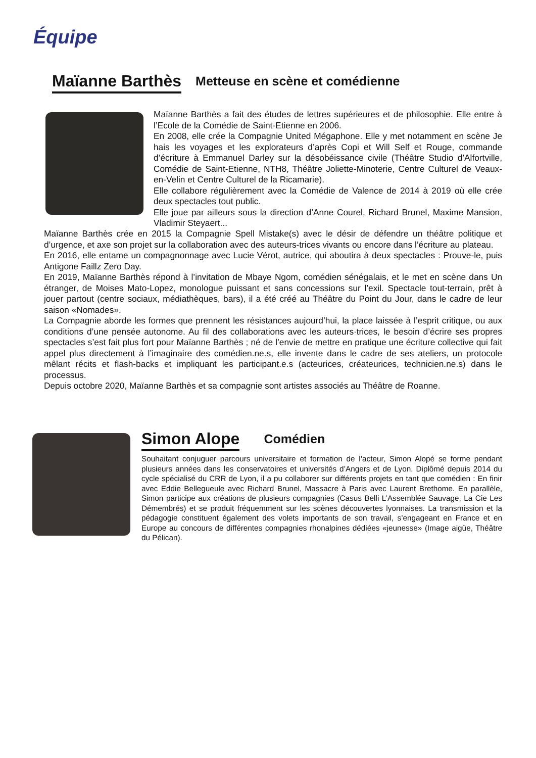Équipe
Maïanne Barthès Metteuse en scène et comédienne
Maïanne Barthès a fait des études de lettres supérieures et de philosophie. Elle entre à l’Ecole de la Comédie de Saint-Etienne en 2006.
En 2008, elle crée la Compagnie United Mégaphone. Elle y met notamment en scène Je hais les voyages et les explorateurs d’après Copi et Will Self et Rouge, commande d’écriture à Emmanuel Darley sur la désobéissance civile (Théâtre Studio d’Alfortville, Comédie de Saint-Etienne, NTH8, Théâtre Joliette-Minoterie, Centre Culturel de Veaux-en-Velin et Centre Culturel de la Ricamarie).
Elle collabore régulièrement avec la Comédie de Valence de 2014 à 2019 où elle crée deux spectacles tout public.
Elle joue par ailleurs sous la direction d’Anne Courel, Richard Brunel, Maxime Mansion, Vladimir Steyaert...
Maïanne Barthès crée en 2015 la Compagnie Spell Mistake(s) avec le désir de défendre un théâtre politique et d’urgence, et axe son projet sur la collaboration avec des auteurs-trices vivants ou encore dans l’écriture au plateau.
En 2016, elle entame un compagnonnage avec Lucie Vérot, autrice, qui aboutira à deux spectacles : Prouve-le, puis Antigone Faillz Zero Day.
En 2019, Maïanne Barthès répond à l’invitation de Mbaye Ngom, comédien sénégalais, et le met en scène dans Un étranger, de Moises Mato-Lopez, monologue puissant et sans concessions sur l’exil. Spectacle tout-terrain, prêt à jouer partout (centre sociaux, médiathèques, bars), il a été créé au Théâtre du Point du Jour, dans le cadre de leur saison «Nomades».
La Compagnie aborde les formes que prennent les résistances aujourd’hui, la place laissée à l’esprit critique, ou aux conditions d’une pensée autonome. Au fil des collaborations avec les auteurs·trices, le besoin d’écrire ses propres spectacles s’est fait plus fort pour Maïanne Barthès ; né de l’envie de mettre en pratique une écriture collective qui fait appel plus directement à l’imaginaire des comédien.ne.s, elle invente dans le cadre de ses ateliers, un protocole mêlant récits et flash-backs et impliquant les participant.e.s (acteurices, créateurices, technicien.ne.s) dans le processus.
Depuis octobre 2020, Maïanne Barthès et sa compagnie sont artistes associés au Théâtre de Roanne.
Simon Alope Comédien
Souhaitant conjuguer parcours universitaire et formation de l’acteur, Simon Alopé se forme pendant plusieurs années dans les conservatoires et universités d’Angers et de Lyon. Diplômé depuis 2014 du cycle spécialisé du CRR de Lyon, il a pu collaborer sur différents projets en tant que comédien : En finir avec Eddie Bellegueule avec Richard Brunel, Massacre à Paris avec Laurent Brethome. En parallèle, Simon participe aux créations de plusieurs compagnies (Casus Belli L’Assemblée Sauvage, La Cie Les Démembrés) et se produit fréquemment sur les scènes découvertes lyonnaises. La transmission et la pédagogie constituent également des volets importants de son travail, s’engageant en France et en Europe au concours de différentes compagnies rhonalpines dédiées «jeunesse» (Image aigüe, Théâtre du Pélican).